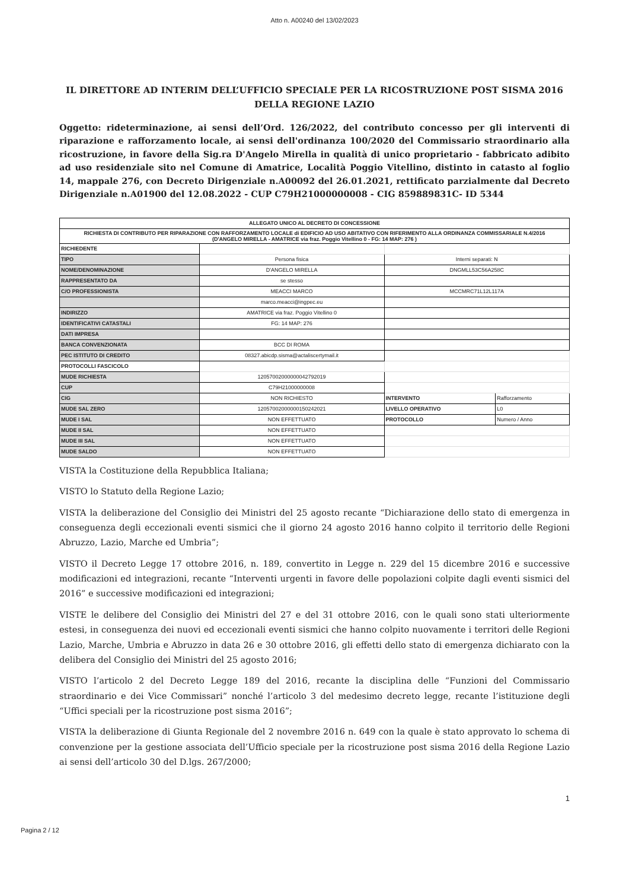Atto n. A00240 del 13/02/2023
IL DIRETTORE AD INTERIM DELL’UFFICIO SPECIALE PER LA RICOSTRUZIONE POST SISMA 2016 DELLA REGIONE LAZIO
Oggetto: rideterminazione, ai sensi dell’Ord. 126/2022, del contributo concesso per gli interventi di riparazione e rafforzamento locale, ai sensi dell'ordinanza 100/2020 del Commissario straordinario alla ricostruzione, in favore della Sig.ra D'Angelo Mirella in qualità di unico proprietario - fabbricato adibito ad uso residenziale sito nel Comune di Amatrice, Località Poggio Vitellino, distinto in catasto al foglio 14, mappale 276, con Decreto Dirigenziale n.A00092 del 26.01.2021, rettificato parzialmente dal Decreto Dirigenziale n.A01900 del 12.08.2022 - CUP C79H21000000008 - CIG 859889831C- ID 5344
| ALLEGATO UNICO AL DECRETO DI CONCESSIONE | | | |
| RICHIESTA DI CONTRIBUTO PER RIPARAZIONE CON RAFFORZAMENTO LOCALE di EDIFICIO AD USO ABITATIVO CON RIFERIMENTO ALLA ORDINANZA COMMISSARIALE N.4/2016 (D'ANGELO MIRELLA - AMATRICE via fraz. Poggio Vitellino 0 - FG: 14 MAP: 276 ) | | | |
| RICHIEDENTE | | | |
| TIPO | Persona fisica | Interni separati: N | |
| NOME/DENOMINAZIONE | D'ANGELO MIRELLA | DNGMLL53C56A258C | |
| RAPPRESENTATO DA | se stesso | | |
| C/O PROFESSIONISTA | MEACCI MARCO | MCCMRC71L12L117A | |
| | marco.meacci@ingpec.eu | | |
| INDIRIZZO | AMATRICE via fraz. Poggio Vitellino 0 | | |
| IDENTIFICATIVI CATASTALI | FG: 14 MAP: 276 | | |
| DATI IMPRESA | | | |
| BANCA CONVENZIONATA | BCC DI ROMA | | |
| PEC ISTITUTO DI CREDITO | 08327.abicdp.sisma@actaliscertymail.it | | |
| PROTOCOLLI FASCICOLO | | | |
| MUDE RICHIESTA | 12057002000000042792019 | | |
| CUP | C79H21000000008 | | |
| CIG | NON RICHIESTO | INTERVENTO | Rafforzamento |
| MUDE SAL ZERO | 12057002000000150242021 | LIVELLO OPERATIVO | L0 |
| MUDE I SAL | NON EFFETTUATO | PROTOCOLLO | Numero / Anno |
| MUDE II SAL | NON EFFETTUATO | | |
| MUDE III SAL | NON EFFETTUATO | | |
| MUDE SALDO | NON EFFETTUATO | | |
VISTA la Costituzione della Repubblica Italiana;
VISTO lo Statuto della Regione Lazio;
VISTA la deliberazione del Consiglio dei Ministri del 25 agosto recante “Dichiarazione dello stato di emergenza in conseguenza degli eccezionali eventi sismici che il giorno 24 agosto 2016 hanno colpito il territorio delle Regioni Abruzzo, Lazio, Marche ed Umbria”;
VISTO il Decreto Legge 17 ottobre 2016, n. 189, convertito in Legge n. 229 del 15 dicembre 2016 e successive modificazioni ed integrazioni, recante “Interventi urgenti in favore delle popolazioni colpite dagli eventi sismici del 2016” e successive modificazioni ed integrazioni;
VISTE le delibere del Consiglio dei Ministri del 27 e del 31 ottobre 2016, con le quali sono stati ulteriormente estesi, in conseguenza dei nuovi ed eccezionali eventi sismici che hanno colpito nuovamente i territori delle Regioni Lazio, Marche, Umbria e Abruzzo in data 26 e 30 ottobre 2016, gli effetti dello stato di emergenza dichiarato con la delibera del Consiglio dei Ministri del 25 agosto 2016;
VISTO l’articolo 2 del Decreto Legge 189 del 2016, recante la disciplina delle “Funzioni del Commissario straordinario e dei Vice Commissari” nonché l’articolo 3 del medesimo decreto legge, recante l’istituzione degli “Uffici speciali per la ricostruzione post sisma 2016”;
VISTA la deliberazione di Giunta Regionale del 2 novembre 2016 n. 649 con la quale è stato approvato lo schema di convenzione per la gestione associata dell’Ufficio speciale per la ricostruzione post sisma 2016 della Regione Lazio ai sensi dell’articolo 30 del D.lgs. 267/2000;
1
Pagina 2 / 12